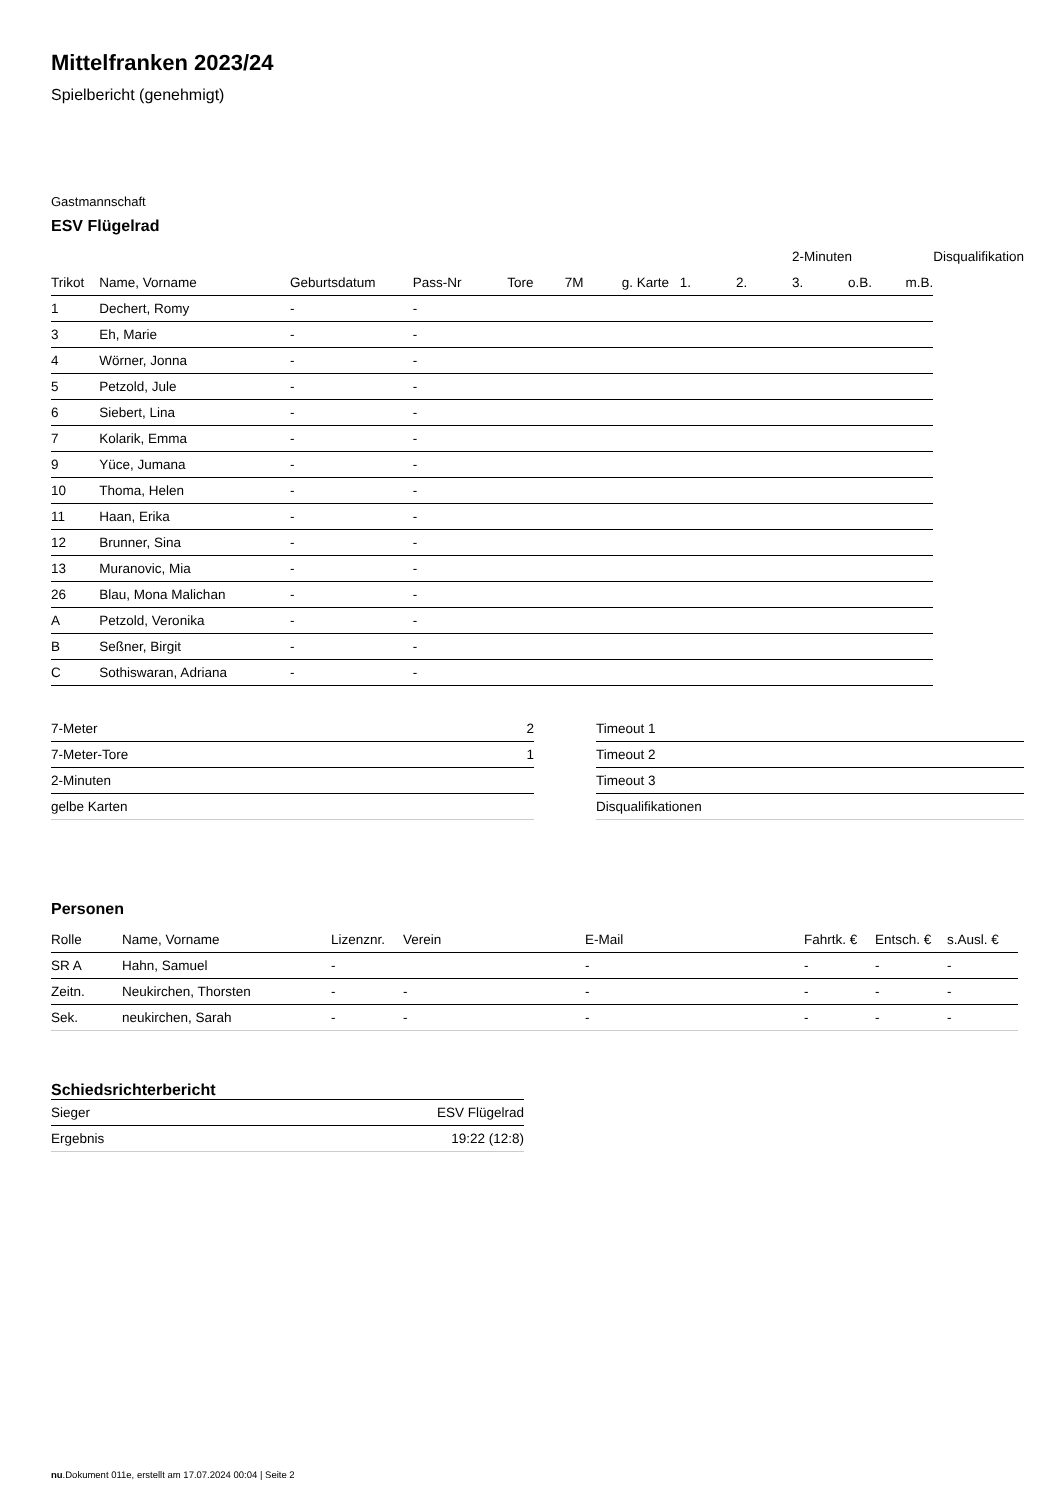Mittelfranken 2023/24
Spielbericht (genehmigt)
Gastmannschaft
ESV Flügelrad
| | | | | | | | | | 2-Minuten | | | Disqualifikation |
| --- | --- | --- | --- | --- | --- | --- | --- | --- | --- | --- | --- | --- |
| Trikot | Name, Vorname | Geburtsdatum | Pass-Nr | Tore | 7M | g. Karte | 1. | 2. | 3. | o.B. | m.B. | |
| 1 | Dechert, Romy | - | - | | | | | | | | | |
| 3 | Eh, Marie | - | - | | | | | | | | | |
| 4 | Wörner, Jonna | - | - | | | | | | | | | |
| 5 | Petzold, Jule | - | - | | | | | | | | | |
| 6 | Siebert, Lina | - | - | | | | | | | | | |
| 7 | Kolarik, Emma | - | - | | | | | | | | | |
| 9 | Yüce, Jumana | - | - | | | | | | | | | |
| 10 | Thoma, Helen | - | - | | | | | | | | | |
| 11 | Haan, Erika | - | - | | | | | | | | | |
| 12 | Brunner, Sina | - | - | | | | | | | | | |
| 13 | Muranovic, Mia | - | - | | | | | | | | | |
| 26 | Blau, Mona Malichan | - | - | | | | | | | | | |
| A | Petzold, Veronika | - | - | | | | | | | | | |
| B | Seßner, Birgit | - | - | | | | | | | | | |
| C | Sothiswaran, Adriana | - | - | | | | | | | | | |
| 7-Meter | 2 |
| 7-Meter-Tore | 1 |
| 2-Minuten | |
| gelbe Karten | |
| Timeout 1 |
| Timeout 2 |
| Timeout 3 |
| Disqualifikationen |
Personen
| Rolle | Name, Vorname | Lizenznr. | Verein | E-Mail | Fahrtk. € | Entsch. € | s.Ausl. € |
| --- | --- | --- | --- | --- | --- | --- | --- |
| SR A | Hahn, Samuel | - | | - | - | - | - |
| Zeitn. | Neukirchen, Thorsten | - | - | - | - | - | - |
| Sek. | neukirchen, Sarah | - | - | - | - | - | - |
Schiedsrichterbericht
| Sieger | ESV Flügelrad |
| Ergebnis | 19:22 (12:8) |
nu.Dokument 011e, erstellt am 17.07.2024 00:04 | Seite 2